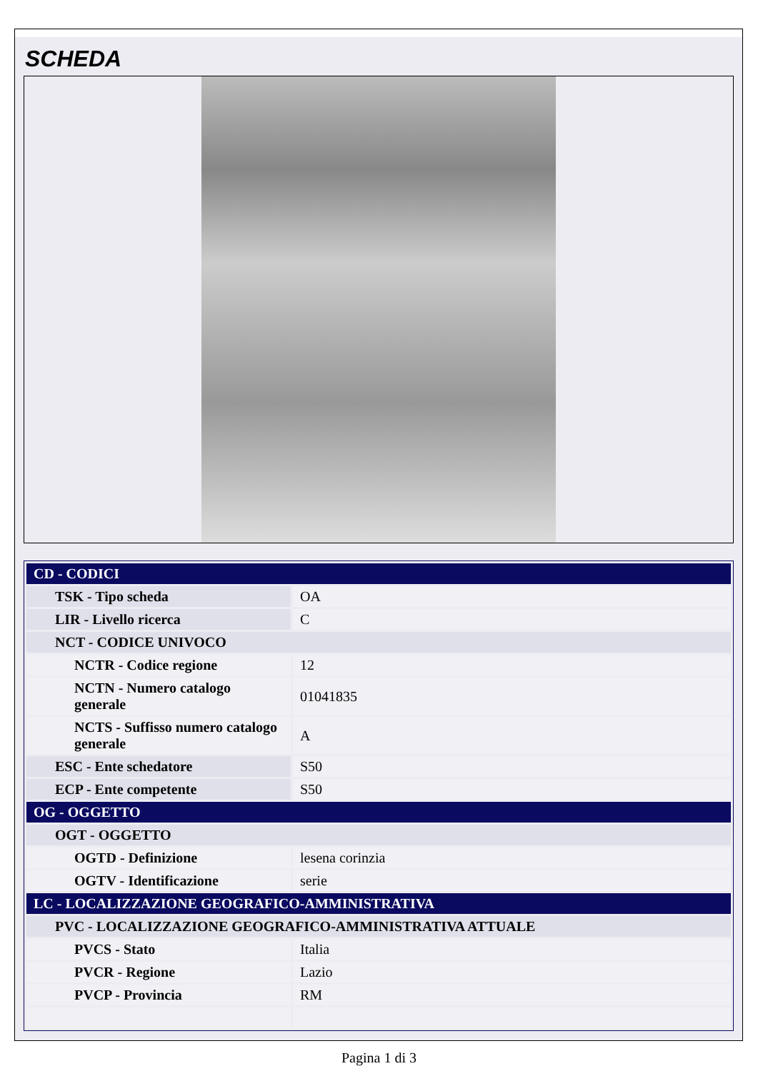SCHEDA
| CD - CODICI | |
| TSK - Tipo scheda | OA |
| LIR - Livello ricerca | C |
| NCT - CODICE UNIVOCO | |
| NCTR - Codice regione | 12 |
| NCTN - Numero catalogo generale | 01041835 |
| NCTS - Suffisso numero catalogo generale | A |
| ESC - Ente schedatore | S50 |
| ECP - Ente competente | S50 |
| OG - OGGETTO | |
| OGT - OGGETTO | |
| OGTD - Definizione | lesena corinzia |
| OGTV - Identificazione | serie |
| LC - LOCALIZZAZIONE GEOGRAFICO-AMMINISTRATIVA | |
| PVC - LOCALIZZAZIONE GEOGRAFICO-AMMINISTRATIVA ATTUALE | |
| PVCS - Stato | Italia |
| PVCR - Regione | Lazio |
| PVCP - Provincia | RM |
Pagina 1 di 3